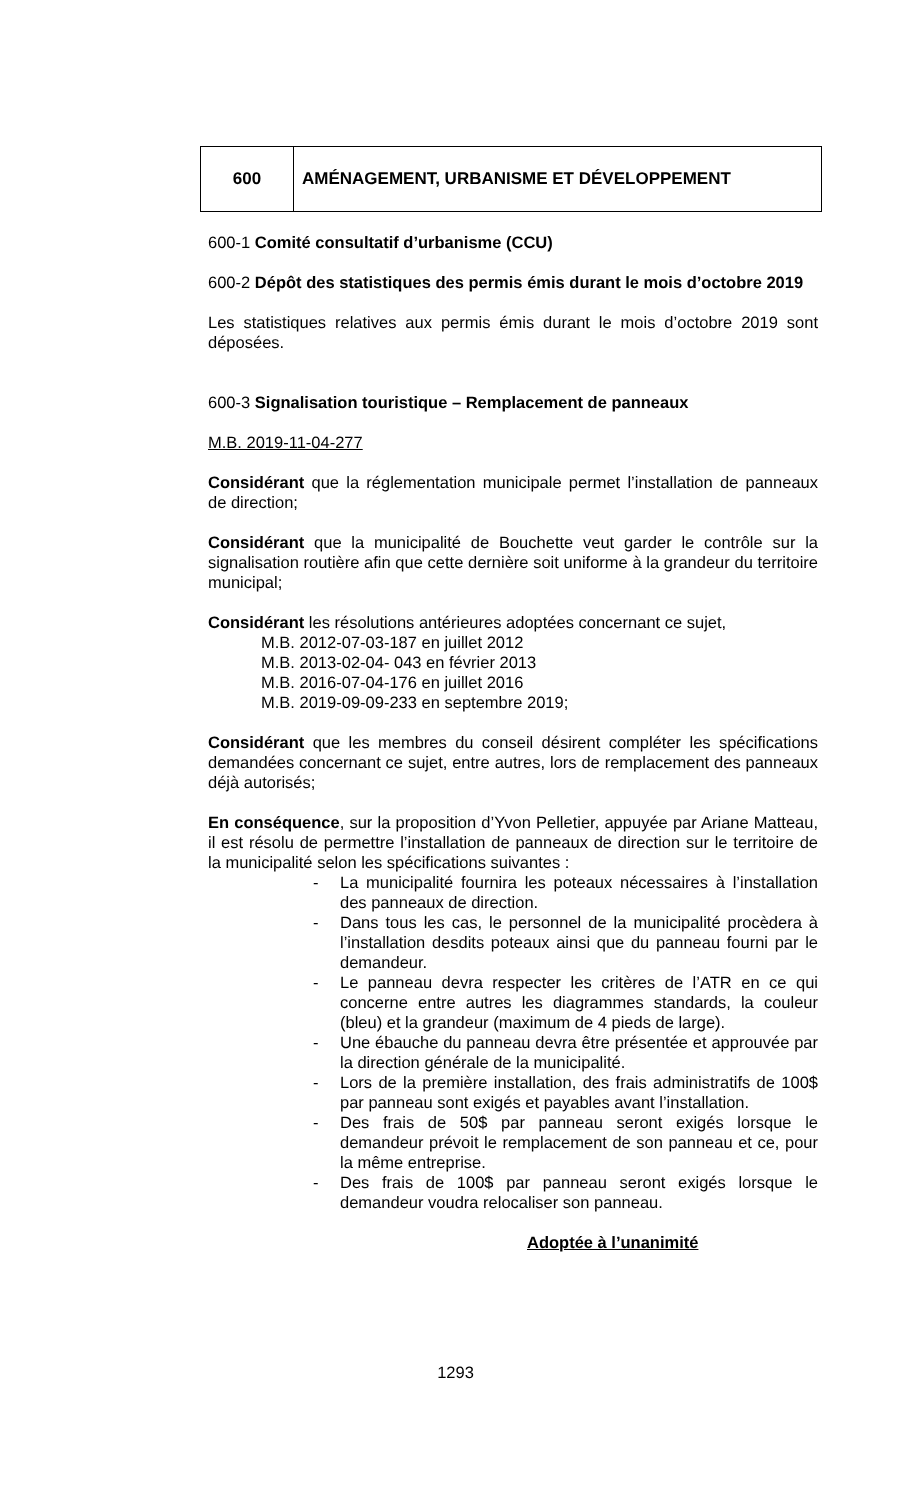| 600 | AMÉNAGEMENT, URBANISME ET DÉVELOPPEMENT |
600-1 Comité consultatif d’urbanisme (CCU)
600-2 Dépôt des statistiques des permis émis durant le mois d’octobre 2019
Les statistiques relatives aux permis émis durant le mois d’octobre 2019 sont déposées.
600-3 Signalisation touristique – Remplacement de panneaux
M.B. 2019-11-04-277
Considérant que la réglementation municipale permet l’installation de panneaux de direction;
Considérant que la municipalité de Bouchette veut garder le contrôle sur la signalisation routière afin que cette dernière soit uniforme à la grandeur du territoire municipal;
Considérant les résolutions antérieures adoptées concernant ce sujet,
M.B. 2012-07-03-187 en juillet 2012
M.B. 2013-02-04- 043 en février 2013
M.B. 2016-07-04-176 en juillet 2016
M.B. 2019-09-09-233 en septembre 2019;
Considérant que les membres du conseil désirent compléter les spécifications demandées concernant ce sujet, entre autres, lors de remplacement des panneaux déjà autorisés;
En conséquence, sur la proposition d’Yvon Pelletier, appuyée par Ariane Matteau, il est résolu de permettre l’installation de panneaux de direction sur le territoire de la municipalité selon les spécifications suivantes :
- La municipalité fournira les poteaux nécessaires à l’installation des panneaux de direction.
- Dans tous les cas, le personnel de la municipalité procèdera à l’installation desdits poteaux ainsi que du panneau fourni par le demandeur.
- Le panneau devra respecter les critères de l’ATR en ce qui concerne entre autres les diagrammes standards, la couleur (bleu) et la grandeur (maximum de 4 pieds de large).
- Une ébauche du panneau devra être présentée et approuvée par la direction générale de la municipalité.
- Lors de la première installation, des frais administratifs de 100$ par panneau sont exigés et payables avant l’installation.
- Des frais de 50$ par panneau seront exigés lorsque le demandeur prévoit le remplacement de son panneau et ce, pour la même entreprise.
- Des frais de 100$ par panneau seront exigés lorsque le demandeur voudra relocaliser son panneau.
Adoptée à l’unanimité
1293